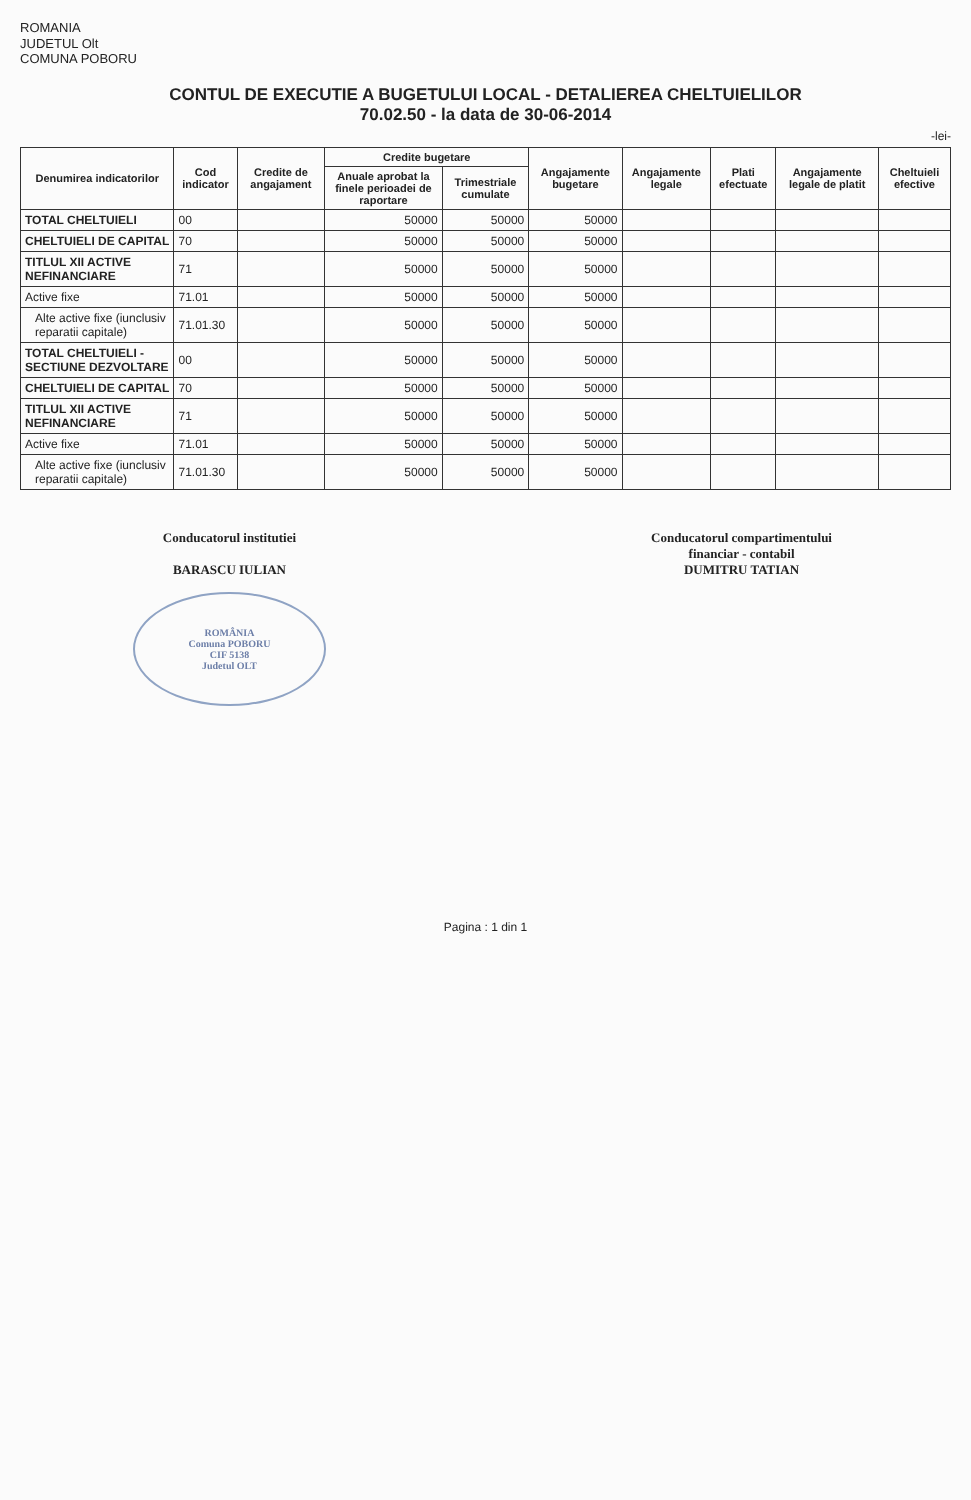ROMANIA
JUDETUL Olt
COMUNA POBORU
CONTUL DE EXECUTIE A BUGETULUI LOCAL - DETALIEREA CHELTUIELILOR
70.02.50 - la data de 30-06-2014
-lei-
| Denumirea indicatorilor | Cod indicator | Credite de angajament | Credite bugetare | | Angajamente bugetare | Angajamente legale | Plati efectuate | Angajamente legale de platit | Cheltuieli efective |
| --- | --- | --- | --- | --- | --- | --- | --- | --- | --- |
| | | | Anuale aprobat la finele perioadei de raportare | Trimestriale cumulate | | | | | |
| TOTAL CHELTUIELI | 00 | | 50000 | 50000 | 50000 | | | | |
| CHELTUIELI DE CAPITAL | 70 | | 50000 | 50000 | 50000 | | | | |
| TITLUL XII ACTIVE NEFINANCIARE | 71 | | 50000 | 50000 | 50000 | | | | |
| Active fixe | 71.01 | | 50000 | 50000 | 50000 | | | | |
| Alte active fixe (iunclusiv reparatii capitale) | 71.01.30 | | 50000 | 50000 | 50000 | | | | |
| TOTAL CHELTUIELI - SECTIUNE DEZVOLTARE | 00 | | 50000 | 50000 | 50000 | | | | |
| CHELTUIELI DE CAPITAL | 70 | | 50000 | 50000 | 50000 | | | | |
| TITLUL XII ACTIVE NEFINANCIARE | 71 | | 50000 | 50000 | 50000 | | | | |
| Active fixe | 71.01 | | 50000 | 50000 | 50000 | | | | |
| Alte active fixe (iunclusiv reparatii capitale) | 71.01.30 | | 50000 | 50000 | 50000 | | | | |
Conducatorul institutiei
BARASCU IULIAN
ROMÂNIA
Comuna POBORU
CIF 5138
Judetul OLT
Conducatorul compartimentului
financiar - contabil
DUMITRU TATIAN
Pagina : 1 din 1